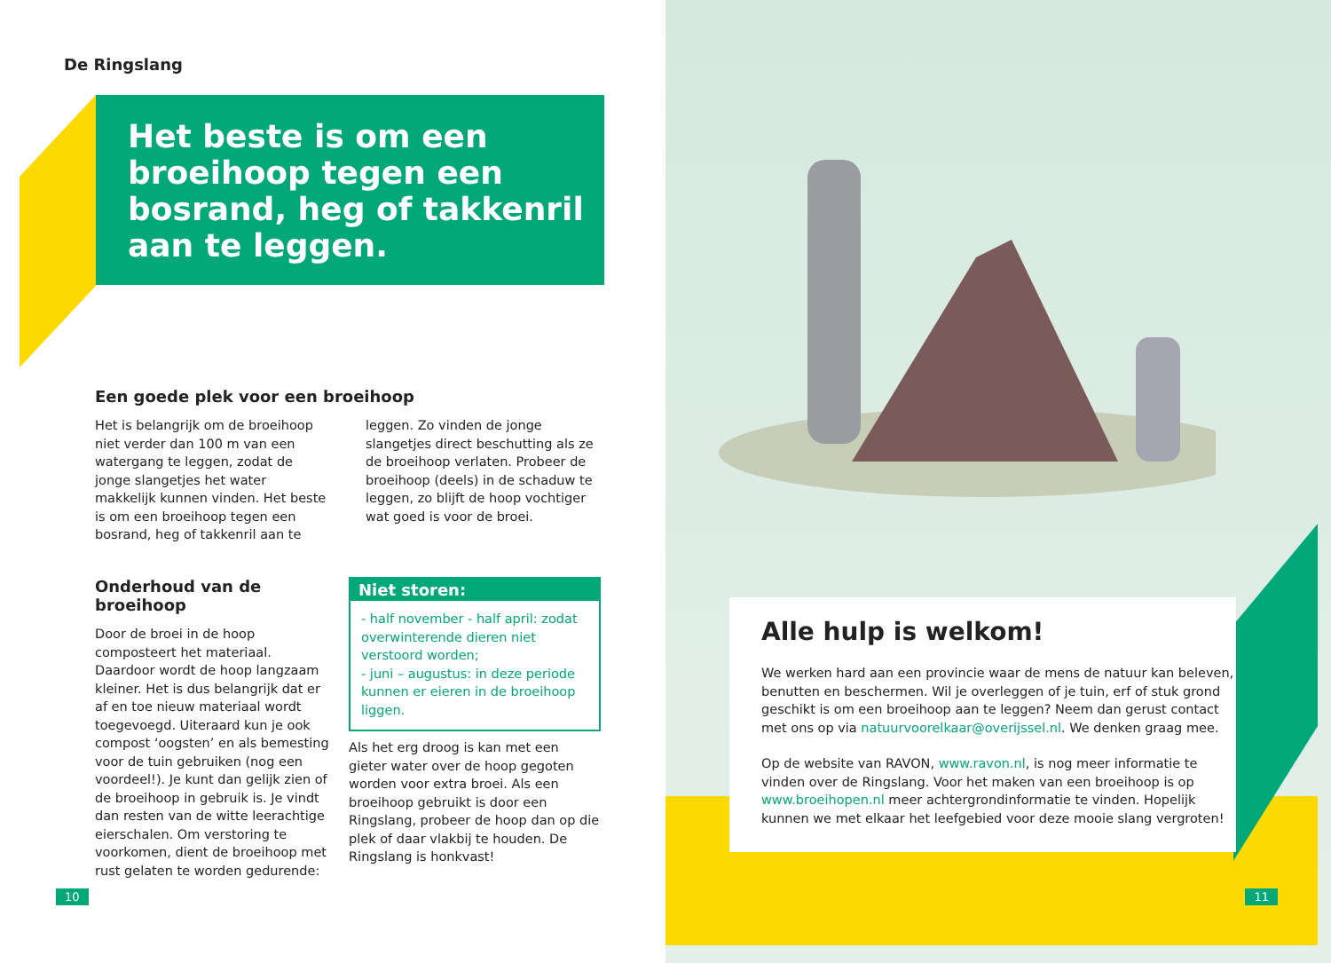De Ringslang
Het beste is om een broeihoop tegen een bosrand, heg of takkenril aan te leggen.
Een goede plek voor een broeihoop
Het is belangrijk om de broeihoop niet verder dan 100 m van een watergang te leggen, zodat de jonge slangetjes het water makkelijk kunnen vinden. Het beste is om een broeihoop tegen een bosrand, heg of takkenril aan te leggen. Zo vinden de jonge slangetjes direct beschutting als ze de broeihoop verlaten. Probeer de broeihoop (deels) in de schaduw te leggen, zo blijft de hoop vochtiger wat goed is voor de broei.
Onderhoud van de broeihoop
Door de broei in de hoop composteert het materiaal. Daardoor wordt de hoop langzaam kleiner. Het is dus belangrijk dat er af en toe nieuw materiaal wordt toegevoegd. Uiteraard kun je ook compost ‘oogsten’ en als bemesting voor de tuin gebruiken (nog een voordeel!). Je kunt dan gelijk zien of de broeihoop in gebruik is. Je vindt dan resten van de witte leerachtige eierschalen. Om verstoring te voorkomen, dient de broeihoop met rust gelaten te worden gedurende:
Niet storen:
- half november - half april: zodat overwinterende dieren niet verstoord worden;
- juni – augustus: in deze periode kunnen er eieren in de broeihoop liggen.
Als het erg droog is kan met een gieter water over de hoop gegoten worden voor extra broei. Als een broeihoop gebruikt is door een Ringslang, probeer de hoop dan op die plek of daar vlakbij te houden. De Ringslang is honkvast!
10
Alle hulp is welkom!
We werken hard aan een provincie waar de mens de natuur kan beleven, benutten en beschermen. Wil je overleggen of je tuin, erf of stuk grond geschikt is om een broeihoop aan te leggen? Neem dan gerust contact met ons op via natuurvoorelkaar@overijssel.nl. We denken graag mee.
Op de website van RAVON, www.ravon.nl, is nog meer informatie te vinden over de Ringslang. Voor het maken van een broeihoop is op www.broeihopen.nl meer achtergrondinformatie te vinden. Hopelijk kunnen we met elkaar het leefgebied voor deze mooie slang vergroten!
11